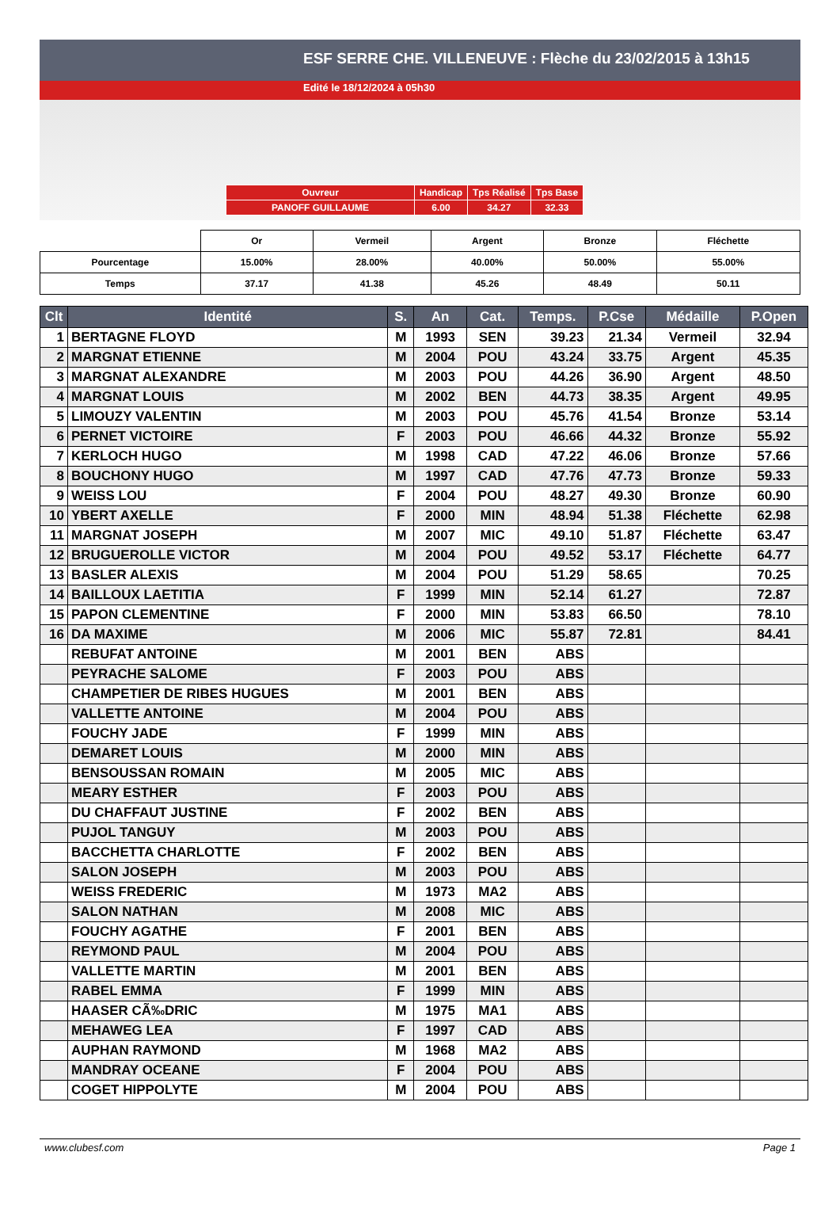ESF SERRE CHE. VILLENEUVE : Flèche du 23/02/2015 à 13h15
Edité le 18/12/2024 à 05h30
| Ouvreur | Handicap | Tps Réalisé | Tps Base |
| PANOFF GUILLAUME | 6.00 | 34.27 | 32.33 |
| | Or | Vermeil | Argent | Bronze | Fléchette |
| Pourcentage | 15.00% | 28.00% | 40.00% | 50.00% | 55.00% |
| Temps | 37.17 | 41.38 | 45.26 | 48.49 | 50.11 |
| Clt | Identité | S. | An | Cat. | Temps. | P.Cse | Médaille | P.Open |
| --- | --- | --- | --- | --- | --- | --- | --- | --- |
| 1 | BERTAGNE FLOYD | M | 1993 | SEN | 39.23 | 21.34 | Vermeil | 32.94 |
| 2 | MARGNAT ETIENNE | M | 2004 | POU | 43.24 | 33.75 | Argent | 45.35 |
| 3 | MARGNAT ALEXANDRE | M | 2003 | POU | 44.26 | 36.90 | Argent | 48.50 |
| 4 | MARGNAT LOUIS | M | 2002 | BEN | 44.73 | 38.35 | Argent | 49.95 |
| 5 | LIMOUZY VALENTIN | M | 2003 | POU | 45.76 | 41.54 | Bronze | 53.14 |
| 6 | PERNET VICTOIRE | F | 2003 | POU | 46.66 | 44.32 | Bronze | 55.92 |
| 7 | KERLOCH HUGO | M | 1998 | CAD | 47.22 | 46.06 | Bronze | 57.66 |
| 8 | BOUCHONY HUGO | M | 1997 | CAD | 47.76 | 47.73 | Bronze | 59.33 |
| 9 | WEISS LOU | F | 2004 | POU | 48.27 | 49.30 | Bronze | 60.90 |
| 10 | YBERT AXELLE | F | 2000 | MIN | 48.94 | 51.38 | Fléchette | 62.98 |
| 11 | MARGNAT JOSEPH | M | 2007 | MIC | 49.10 | 51.87 | Fléchette | 63.47 |
| 12 | BRUGUEROLLE VICTOR | M | 2004 | POU | 49.52 | 53.17 | Fléchette | 64.77 |
| 13 | BASLER ALEXIS | M | 2004 | POU | 51.29 | 58.65 | | 70.25 |
| 14 | BAILLOUX LAETITIA | F | 1999 | MIN | 52.14 | 61.27 | | 72.87 |
| 15 | PAPON CLEMENTINE | F | 2000 | MIN | 53.83 | 66.50 | | 78.10 |
| 16 | DA MAXIME | M | 2006 | MIC | 55.87 | 72.81 | | 84.41 |
| | REBUFAT ANTOINE | M | 2001 | BEN | ABS | | | |
| | PEYRACHE SALOME | F | 2003 | POU | ABS | | | |
| | CHAMPETIER DE RIBES HUGUES | M | 2001 | BEN | ABS | | | |
| | VALLETTE ANTOINE | M | 2004 | POU | ABS | | | |
| | FOUCHY JADE | F | 1999 | MIN | ABS | | | |
| | DEMARET LOUIS | M | 2000 | MIN | ABS | | | |
| | BENSOUSSAN ROMAIN | M | 2005 | MIC | ABS | | | |
| | MEARY ESTHER | F | 2003 | POU | ABS | | | |
| | DU CHAFFAUT JUSTINE | F | 2002 | BEN | ABS | | | |
| | PUJOL TANGUY | M | 2003 | POU | ABS | | | |
| | BACCHETTA CHARLOTTE | F | 2002 | BEN | ABS | | | |
| | SALON JOSEPH | M | 2003 | POU | ABS | | | |
| | WEISS FREDERIC | M | 1973 | MA2 | ABS | | | |
| | SALON NATHAN | M | 2008 | MIC | ABS | | | |
| | FOUCHY AGATHE | F | 2001 | BEN | ABS | | | |
| | REYMOND PAUL | M | 2004 | POU | ABS | | | |
| | VALLETTE MARTIN | M | 2001 | BEN | ABS | | | |
| | RABEL EMMA | F | 1999 | MIN | ABS | | | |
| | HAASER CÃ‰DRIC | M | 1975 | MA1 | ABS | | | |
| | MEHAWEG LEA | F | 1997 | CAD | ABS | | | |
| | AUPHAN RAYMOND | M | 1968 | MA2 | ABS | | | |
| | MANDRAY OCEANE | F | 2004 | POU | ABS | | | |
| | COGET HIPPOLYTE | M | 2004 | POU | ABS | | | |
www.clubesf.com Page 1